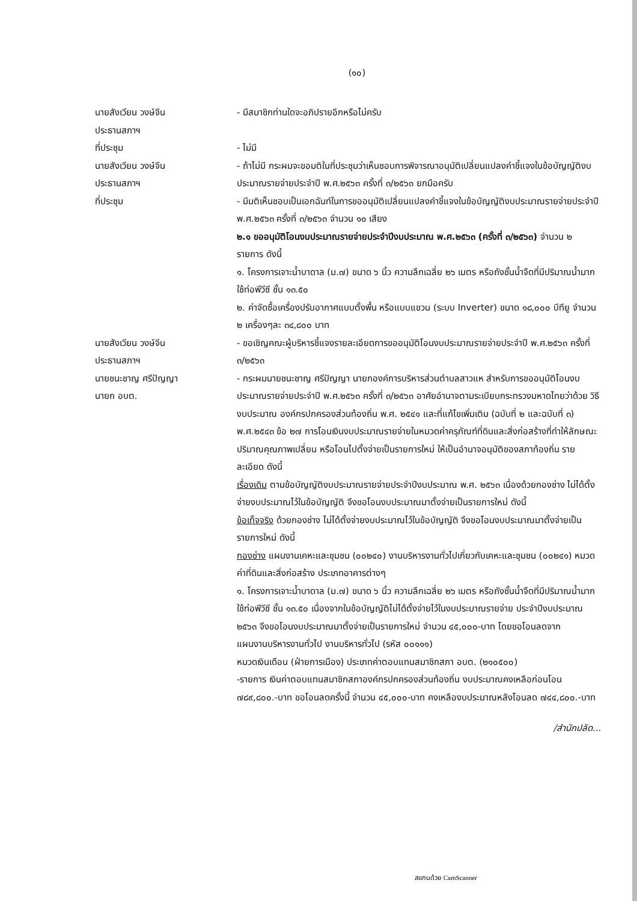(๑๐)
นายสังเวียน วงษ์จีน
ประธานสภาฯ
- มีสมาชิกท่านใดจะอภิปรายอีกหรือไม่ครับ
ที่ประชุม - ไม่มี
นายสังเวียน วงษ์จีน
ประธานสภาฯ
- ถ้าไม่มี กระผมจะขอมติในที่ประชุมว่าเห็นชอบการพิจารณาอนุมัติเปลี่ยนแปลงคำชี้แจงในข้อบัญญัติงบประมาณรายจ่ายประจำปี พ.ศ.๒๕๖๓ ครั้งที่ ๓/๒๕๖๓ ยกมือครับ
ที่ประชุม - มีมติเห็นชอบเป็นเอกฉันท์ในการขออนุมัติเปลี่ยนแปลงคำชี้แจงในข้อบัญญัติงบประมาณรายจ่ายประจำปี พ.ศ.๒๕๖๓ ครั้งที่ ๓/๒๕๖๓ จำนวน ๑๐ เสียง
๒.๑ ขออนุมัติโอนงบประมาณรายจ่ายประจำปีงบประมาณ พ.ศ.๒๕๖๓ (ครั้งที่ ๓/๒๕๖๓) จำนวน ๒ รายการ ดังนี้
๑. โครงการเจาะน้ำบาดาล (ม.๗) ขนาด ๖ นิ้ว ความลึกเฉลี่ย ๒๖ เมตร หรือถังชั้นน้ำจืดที่มีปริมาณน้ำมาก ใช้ท่อพีวีซี ชั้น ๑๓.๕๐
๒. ค่าจัดซื้อเครื่องปรับอากาศแบบตั้งพื้น หรือแบบแขวน (ระบบ Inverter) ขนาด ๑๘,๐๐๐ บีทียู จำนวน ๒ เครื่องๆละ ๓๔,๘๐๐ บาท
นายสังเวียน วงษ์จีน
ประธานสภาฯ
- ขอเชิญคณะผู้บริหารชี้แจงรายละเอียดการขออนุมัติโอนงบประมาณรายจ่ายประจำปี พ.ศ.๒๕๖๓ ครั้งที่ ๓/๒๕๖๓
นายชนะชาญ ศรีปัญญา
นายก อบต.
- กระผมนายชนะชาญ ศรีปัญญา นายกองค์การบริหารส่วนตำบลสาวแห สำหรับการขออนุมัติโอนงบประมาณรายจ่ายประจำปี พ.ศ.๒๕๖๓ ครั้งที่ ๓/๒๕๖๓ อาศัยอำนาจตามระเบียบกระทรวงมหาดไทยว่าด้วย วิธีงบประมาณ องค์กรปกครองส่วนท้องถิ่น พ.ศ. ๒๕๔๑ และที่แก้ไขเพิ่มเติม (ฉบับที่ ๒ และฉบับที่ ๓) พ.ศ.๒๕๔๓ ข้อ ๒๗ การโอนเงินงบประมาณรายจ่ายในหมวดค่าครุภัณฑ์ที่ดินและสิ่งก่อสร้างที่ทำให้ลักษณะปริมาณคุณภาพเปลี่ยน หรือโอนไปตั้งจ่ายเป็นรายการใหม่ ให้เป็นอำนาจอนุมัติของสภาท้องถิ่น รายละเอียด ดังนี้
เรื่องเดิม ตามข้อบัญญัติงบประมาณรายจ่ายประจำปีงบประมาณ พ.ศ. ๒๕๖๓ เนื่องด้วยกองช่าง ไม่ได้ตั้งจ่ายงบประมาณไว้ในข้อบัญญัติ จึงขอโอนงบประมาณมาตั้งจ่ายเป็นรายการใหม่ ดังนี้
ข้อเท็จจริง ด้วยกองช่าง ไม่ได้ตั้งจ่ายงบประมาณไว้ในข้อบัญญัติ จึงขอโอนงบประมาณมาตั้งจ่ายเป็นรายการใหม่ ดังนี้
กองช่าง แผนงานเคหะและชุมชน (๐๐๒๔๐) งานบริหารงานทั่วไปเกี่ยวกับเคหะและชุมชน (๐๐๒๔๑) หมวดค่าที่ดินและสิ่งก่อสร้าง ประเภทอาคารต่างๆ
๑. โครงการเจาะน้ำบาดาล (ม.๗) ขนาด ๖ นิ้ว ความลึกเฉลี่ย ๒๖ เมตร หรือถังชั้นน้ำจืดที่มีปริมาณน้ำมาก ใช้ท่อพีวีซี ชั้น ๑๓.๕๐ เนื่องจากในข้อบัญญัติไม่ได้ตั้งจ่ายไว้ในงบประมาณรายจ่าย ประจำปีงบประมาณ ๒๕๖๓ จึงขอโอนงบประมาณมาตั้งจ่ายเป็นรายการใหม่ จำนวน ๔๕,๐๐๐-บาท โดยขอโอนลดจาก
แผนงานบริหารงานทั่วไป งานบริหารทั่วไป (รหัส ๐๐๑๑๑)
หมวดเงินเดือน (ฝ่ายการเมือง) ประเภทค่าตอบแทนสมาชิกสภา อบต. (๒๑๐๕๐๐)
-รายการ เงินค่าตอบแทนสมาชิกสภาองค์กรปกครองส่วนท้องถิ่น งบประมาณคงเหลือก่อนโอน ๗๘๙,๘๐๐.-บาท ขอโอนลดครั้งนี้ จำนวน ๔๕,๐๐๐-บาท คงเหลืองบประมาณหลังโอนลด ๗๔๔,๘๐๐.-บาท
/สำนักปลัด...
สแกนด้วย CamScanner